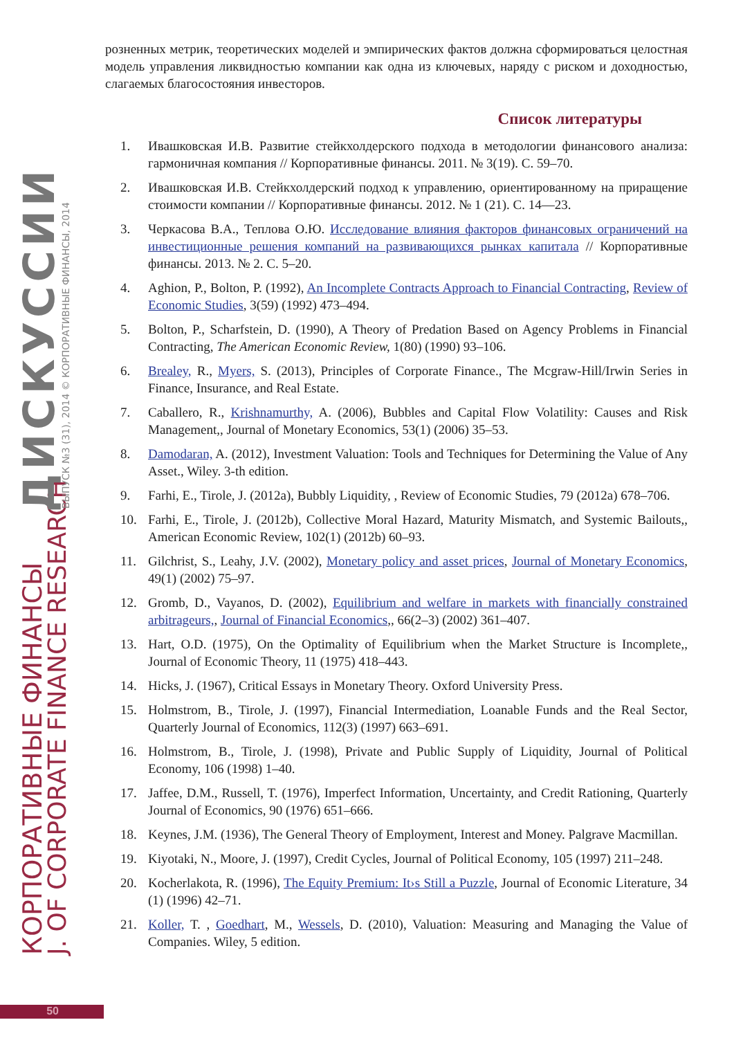КОРПОРАТИВНЫЕ ФИНАНСЫ J. OF CORPORATE FINANCE RESEARCH
ДИСКУССИИ ВЫПУСК №3 (31), 2014 © КОРПОРАТИВНЫЕ ФИНАНСЫ, 2014
розненных метрик, теоретических моделей и эмпирических фактов должна сформироваться целостная модель управления ликвидностью компании как одна из ключевых, наряду с риском и доходностью, слагаемых благосостояния инвесторов.
Список литературы
1. Ивашковская И.В. Развитие стейкхолдерского подхода в методологии финансового анализа: гармоничная компания // Корпоративные финансы. 2011. № 3(19). С. 59–70.
2. Ивашковская И.В. Стейкхолдерский подход к управлению, ориентированному на приращение стоимости компании // Корпоративные финансы. 2012. № 1 (21). С. 14—23.
3. Черкасова В.А., Теплова О.Ю. Исследование влияния факторов финансовых ограничений на инвестиционные решения компаний на развивающихся рынках капитала // Корпоративные финансы. 2013. № 2. С. 5–20.
4. Aghion, P., Bolton, P. (1992), An Incomplete Contracts Approach to Financial Contracting, Review of Economic Studies, 3(59) (1992) 473–494.
5. Bolton, P., Scharfstein, D. (1990), A Theory of Predation Based on Agency Problems in Financial Contracting, The American Economic Review, 1(80) (1990) 93–106.
6. Brealey, R., Myers, S. (2013), Principles of Corporate Finance., The Mcgraw-Hill/Irwin Series in Finance, Insurance, and Real Estate.
7. Caballero, R., Krishnamurthy, A. (2006), Bubbles and Capital Flow Volatility: Causes and Risk Management,, Journal of Monetary Economics, 53(1) (2006) 35–53.
8. Damodaran, A. (2012), Investment Valuation: Tools and Techniques for Determining the Value of Any Asset., Wiley. 3-th edition.
9. Farhi, E., Tirole, J. (2012a), Bubbly Liquidity, , Review of Economic Studies, 79 (2012a) 678–706.
10. Farhi, E., Tirole, J. (2012b), Collective Moral Hazard, Maturity Mismatch, and Systemic Bailouts,, American Economic Review, 102(1) (2012b) 60–93.
11. Gilchrist, S., Leahy, J.V. (2002), Monetary policy and asset prices, Journal of Monetary Economics, 49(1) (2002) 75–97.
12. Gromb, D., Vayanos, D. (2002), Equilibrium and welfare in markets with financially constrained arbitrageurs,, Journal of Financial Economics,, 66(2–3) (2002) 361–407.
13. Hart, O.D. (1975), On the Optimality of Equilibrium when the Market Structure is Incomplete,, Journal of Economic Theory, 11 (1975) 418–443.
14. Hicks, J. (1967), Critical Essays in Monetary Theory. Oxford University Press.
15. Holmstrom, B., Tirole, J. (1997), Financial Intermediation, Loanable Funds and the Real Sector, Quarterly Journal of Economics, 112(3) (1997) 663–691.
16. Holmstrom, B., Tirole, J. (1998), Private and Public Supply of Liquidity, Journal of Political Economy, 106 (1998) 1–40.
17. Jaffee, D.M., Russell, T. (1976), Imperfect Information, Uncertainty, and Credit Rationing, Quarterly Journal of Economics, 90 (1976) 651–666.
18. Keynes, J.M. (1936), The General Theory of Employment, Interest and Money. Palgrave Macmillan.
19. Kiyotaki, N., Moore, J. (1997), Credit Cycles, Journal of Political Economy, 105 (1997) 211–248.
20. Kocherlakota, R. (1996), The Equity Premium: It›s Still a Puzzle, Journal of Economic Literature, 34 (1) (1996) 42–71.
21. Koller, T. , Goedhart, M., Wessels, D. (2010), Valuation: Measuring and Managing the Value of Companies. Wiley, 5 edition.
50